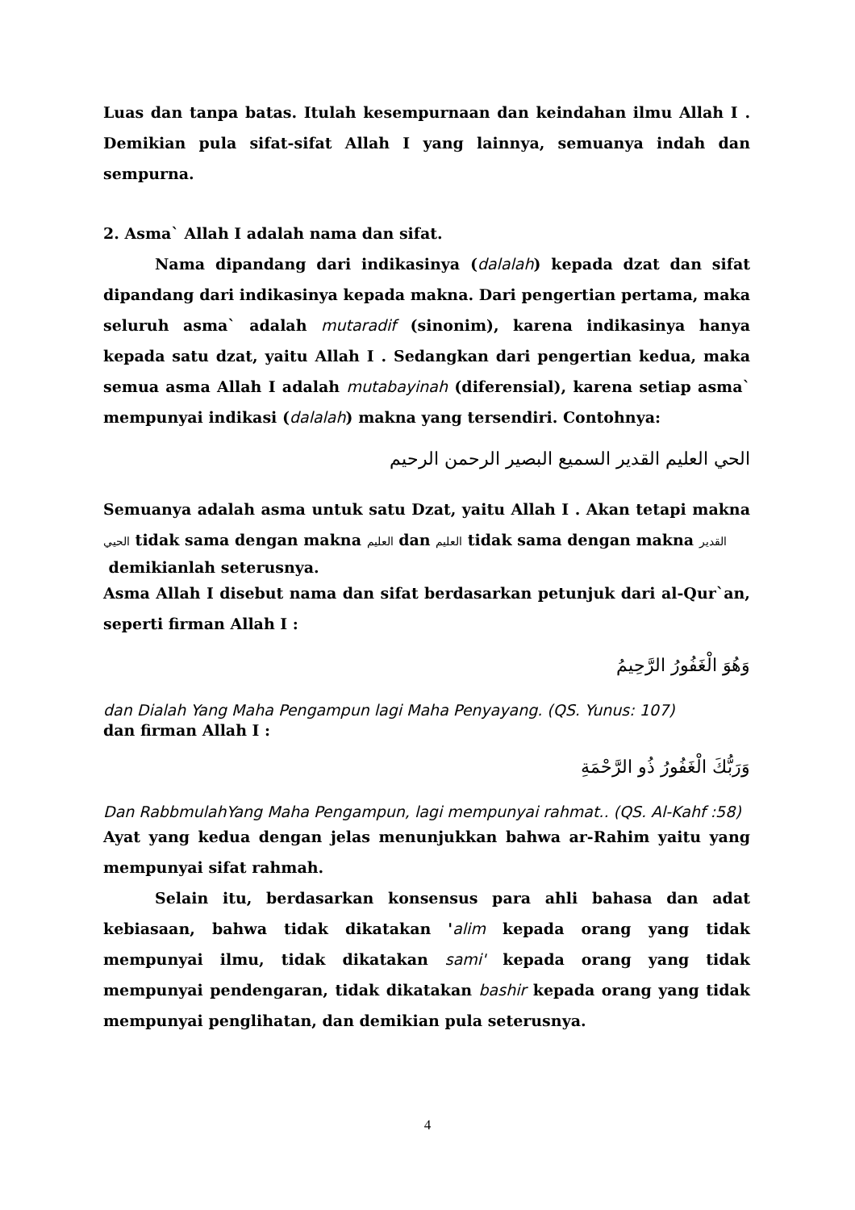Luas dan tanpa batas. Itulah kesempurnaan dan keindahan ilmu Allah I . Demikian pula sifat-sifat Allah I yang lainnya, semuanya indah dan sempurna.
2. Asma` Allah I adalah nama dan sifat.
Nama dipandang dari indikasinya (dalalah) kepada dzat dan sifat dipandang dari indikasinya kepada makna. Dari pengertian pertama, maka seluruh asma` adalah mutaradif (sinonim), karena indikasinya hanya kepada satu dzat, yaitu Allah I . Sedangkan dari pengertian kedua, maka semua asma Allah I adalah mutabayinah (diferensial), karena setiap asma` mempunyai indikasi (dalalah) makna yang tersendiri. Contohnya:
الحي العليم القدير السميع البصير الرحمن الرحيم
Semuanya adalah asma untuk satu Dzat, yaitu Allah I . Akan tetapi makna الحيي tidak sama dengan makna العليم dan العليم tidak sama dengan makna القدير
demikianlah seterusnya.
Asma Allah I disebut nama dan sifat berdasarkan petunjuk dari al-Qur`an, seperti firman Allah I :
وَهُوَ الْغَفُورُ الرَّحِيمُ
dan Dialah Yang Maha Pengampun lagi Maha Penyayang. (QS. Yunus: 107)
dan firman Allah I :
وَرَبُّكَ الْغَفُورُ ذُو الرَّحْمَةِ
Dan RabbmulahYang Maha Pengampun, lagi mempunyai rahmat.. (QS. Al-Kahf :58)
Ayat yang kedua dengan jelas menunjukkan bahwa ar-Rahim yaitu yang mempunyai sifat rahmah.
Selain itu, berdasarkan konsensus para ahli bahasa dan adat kebiasaan, bahwa tidak dikatakan 'alim kepada orang yang tidak mempunyai ilmu, tidak dikatakan sami' kepada orang yang tidak mempunyai pendengaran, tidak dikatakan bashir kepada orang yang tidak mempunyai penglihatan, dan demikian pula seterusnya.
4